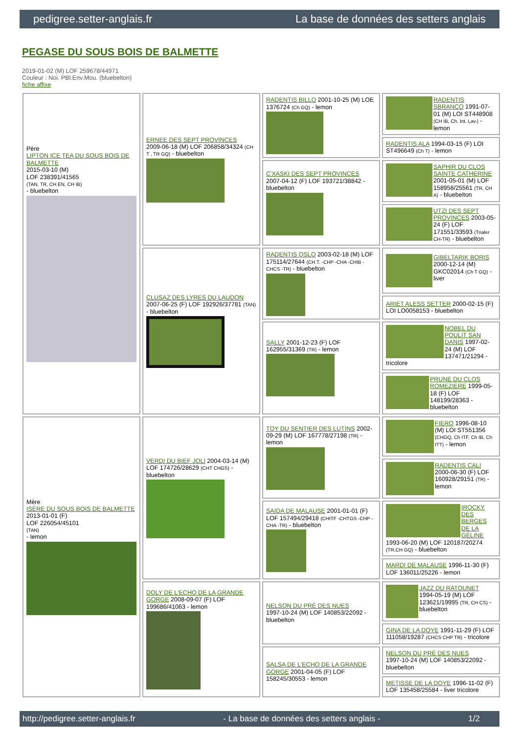pedigree.setter-anglais.fr La base de données des setters anglais
PEGASE DU SOUS BOIS DE BALMETTE
2019-01-02 (M) LOF 259678/44971
Couleur : Noi. PBl.Env.Mou. (bluebelton)
fiche affixe
| Père LIPTON ICE TEA DU SOUS BOIS DE BALMETTE 2015-03-10 (M) LOF 238391/41565 (TAN, TR, CH EN, CH IB) - bluebelton | ERNEE DES SEPT PROVINCES 2009-06-18 (M) LOF 206858/34324 (CH T , TR GQ) - bluebelton | RADENTIS BILLO 2001-10-25 (M) LOE 1376724 (Ch GQ) - lemon | RADENTIS SBRANCO 1991-07-01 (M) LOI ST448908 (CH IB, Ch. Int. Lav.) - lemon |
| | | | RADENTIS ALA 1994-03-15 (F) LOI ST496649 (Ch T) - lemon |
| | | C'XASKI DES SEPT PROVINCES 2007-04-12 (F) LOF 193721/38842 - bluebelton | SAPHIR DU CLOS SAINTE CATHERINE 2001-05-01 (M) LOF 158958/25561 (TR, CH A) - bluebelton |
| | | | UTZI DES SEPT PROVINCES 2003-05-24 (F) LOF 171551/33593 (Trialer CH-TR) - bluebelton |
| | CLUSAZ DES LYRES DU LAUDON 2007-06-25 (F) LOF 192926/37781 (TAN) - bluebelton | RADENTIS OSLO 2003-02-18 (M) LOF 175114/27644 (CH.T. -CHP -CHA -CHIB -CHCS -TR) - bluebelton | GIBELTARIK BORIS 2000-12-14 (M) GKC02014 (Ch T GQ) - liver |
| | | | ARIET ALESS SETTER 2000-02-15 (F) LOI LO0058153 - bluebelton |
| | | SALLY 2001-12-23 (F) LOF 162955/31369 (TR) - lemon | NOBEL DU POULIT SAN DANIS 1997-02-24 (M) LOF 137471/21294 - tricolore |
| | | | PRUNE DU CLOS ROMEZIERE 1999-05-18 (F) LOF 148199/28363 - bluebelton |
| Mère ISÈRE DU SOUS BOIS DE BALMETTE 2013-01-01 (F) LOF 226054/45101 (TAN) - lemon | VERDI DU BIEF JOLI 2004-03-14 (M) LOF 174726/28629 (CHT CHGS) - bluebelton | TOY DU SENTIER DES LUTINS 2002-09-29 (M) LOF 167778/27198 (TR) - lemon | FIERO 1996-08-10 (M) LOI ST551356 (CHGQ, Ch ITF, Ch IB, Ch ITT) - lemon |
| | | | RADENTIS CALI 2000-06-30 (F) LOF 160928/29151 (TR) - lemon |
| | | SAIDA DE MALAUSE 2001-01-01 (F) LOF 157494/29418 (CHITF -CHTGS -CHP -CHA -TR) - bluebelton | IROCKY DES BERGES DE LA GÉLINE 1993-06-20 (M) LOF 120187/20274 (TR,CH GQ) - bluebelton |
| | | | MARDI DE MALAUSE 1996-11-30 (F) LOF 136011/25226 - lemon |
| | DOLY DE L'ECHO DE LA GRANDE GORGE 2008-09-07 (F) LOF 199686/41063 - lemon | NELSON DU PRÉ DES NUES 1997-10-24 (M) LOF 140853/22092 - bluebelton | JAZZ DU RATOUNET 1994-05-19 (M) LOF 123621/19995 (TR, CH CS) - bluebelton |
| | | | GINA DE LA DOYE 1991-11-29 (F) LOF 111058/19287 (CHCS CHP TR) - tricolore |
| | | SALSA DE L'ECHO DE LA GRANDE GORGE 2001-04-05 (F) LOF 158245/30553 - lemon | NELSON DU PRÉ DES NUES 1997-10-24 (M) LOF 140853/22092 - bluebelton |
| | | | METISSE DE LA DOYE 1996-11-02 (F) LOF 135458/25584 - liver tricolore |
http://pedigree.setter-anglais.fr - La base de données des setters anglais - 1/2